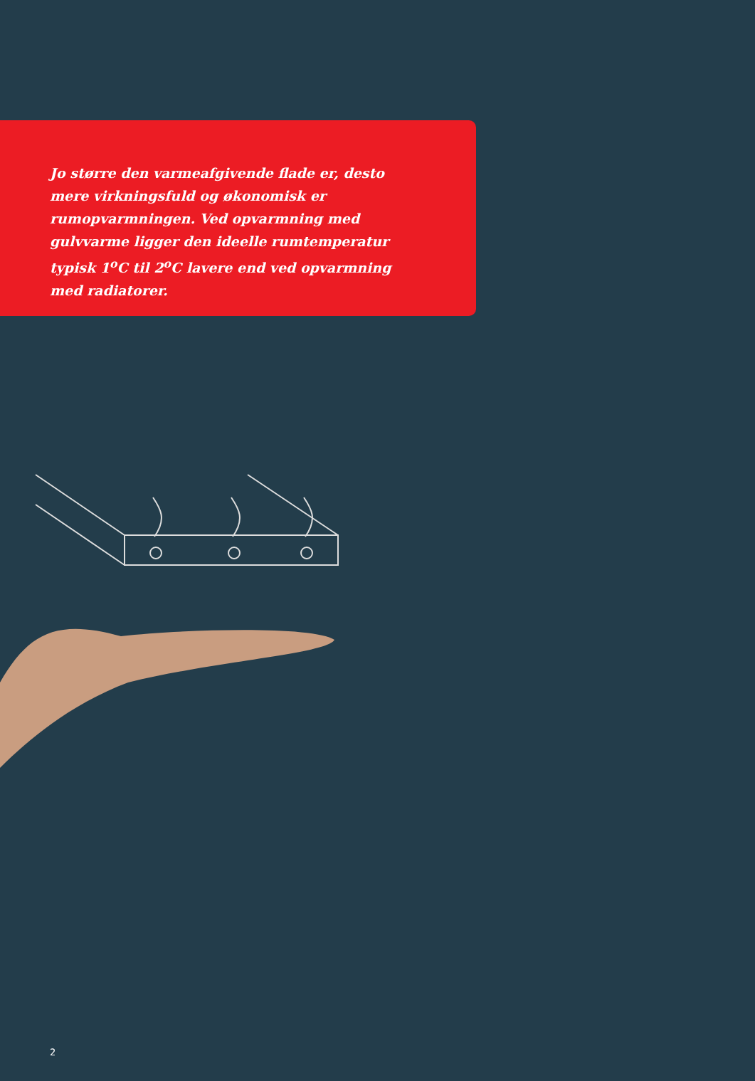Jo større den varmeafgivende flade er, desto mere virkningsfuld og økonomisk er rumopvarmningen. Ved opvarmning med gulvvarme ligger den ideelle rumtemperatur typisk 1<sup>o</sup>C til 2<sup>o</sup>C lavere end ved opvarmning med radiatorer.
2